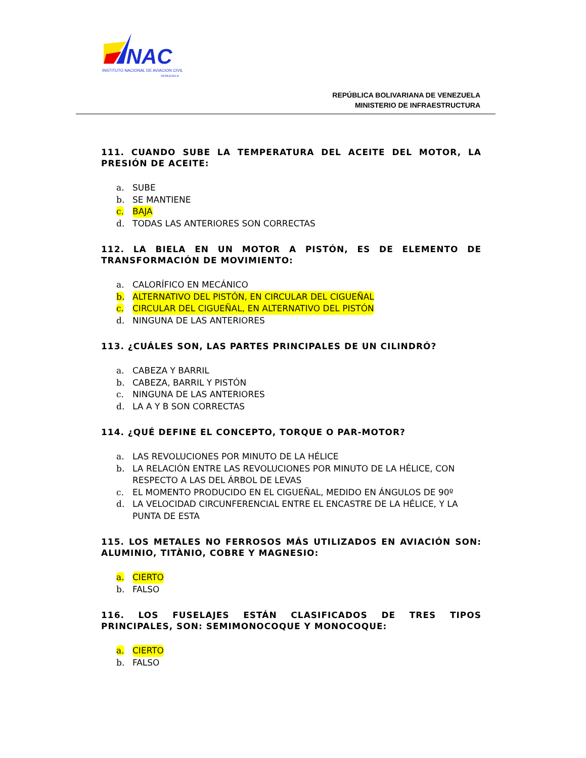INAC
INSTITUTO NACIONAL DE AVIACION CIVIL
VENEZUELA
REPÚBLICA BOLIVARIANA DE VENEZUELA
MINISTERIO DE INFRAESTRUCTURA
111. CUANDO SUBE LA TEMPERATURA DEL ACEITE DEL MOTOR, LA PRESIÓN DE ACEITE:
a. SUBE
b. SE MANTIENE
c. BAJA
d. TODAS LAS ANTERIORES SON CORRECTAS
112. LA BIELA EN UN MOTOR A PISTÓN, ES DE ELEMENTO DE TRANSFORMACIÓN DE MOVIMIENTO:
a. CALORÍFICO EN MECÁNICO
b. ALTERNATIVO DEL PISTÓN, EN CIRCULAR DEL CIGUEÑAL
c. CIRCULAR DEL CIGUEÑAL, EN ALTERNATIVO DEL PISTÓN
d. NINGUNA DE LAS ANTERIORES
113. ¿CUÁLES SON, LAS PARTES PRINCIPALES DE UN CILINDRÓ?
a. CABEZA Y BARRIL
b. CABEZA, BARRIL Y PISTÓN
c. NINGUNA DE LAS ANTERIORES
d. LA A Y B SON CORRECTAS
114. ¿QUÉ DEFINE EL CONCEPTO, TORQUE O PAR-MOTOR?
a. LAS REVOLUCIONES POR MINUTO DE LA HÉLICE
b. LA RELACIÓN ENTRE LAS REVOLUCIONES POR MINUTO DE LA HÉLICE, CON RESPECTO A LAS DEL ÁRBOL DE LEVAS
c. EL MOMENTO PRODUCIDO EN EL CIGUEÑAL, MEDIDO EN ÁNGULOS DE 90º
d. LA VELOCIDAD CIRCUNFERENCIAL ENTRE EL ENCASTRE DE LA HÉLICE, Y LA PUNTA DE ESTA
115. LOS METALES NO FERROSOS MÁS UTILIZADOS EN AVIACIÓN SON: ALUMINIO, TITÀNIO, COBRE Y MAGNESIO:
a. CIERTO
b. FALSO
116. LOS FUSELAJES ESTÁN CLASIFICADOS DE TRES TIPOS PRINCIPALES, SON: SEMIMONOCOQUE Y MONOCOQUE:
a. CIERTO
b. FALSO